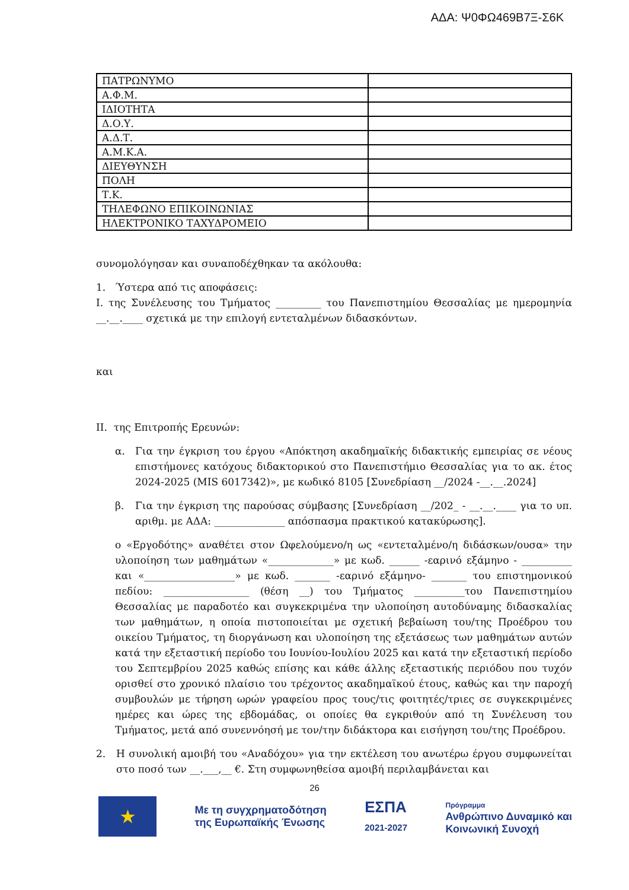ΑΔΑ: Ψ0ΦΩ469Β7Ξ-Σ6Κ
| ΠΑΤΡΩΝΥΜΟ | |
| Α.Φ.Μ. | |
| ΙΔΙΟΤΗΤΑ | |
| Δ.Ο.Υ. | |
| Α.Δ.Τ. | |
| Α.Μ.Κ.Α. | |
| ΔΙΕΥΘΥΝΣΗ | |
| ΠΟΛΗ | |
| Τ.Κ. | |
| ΤΗΛΕΦΩΝΟ ΕΠΙΚΟΙΝΩΝΙΑΣ | |
| ΗΛΕΚΤΡΟΝΙΚΟ ΤΑΧΥΔΡΟΜΕΙΟ | |
συνομολόγησαν και συναποδέχθηκαν τα ακόλουθα:
1. Ύστερα από τις αποφάσεις:
Ι. της Συνέλευσης του Τμήματος _________ του Πανεπιστημίου Θεσσαλίας με ημερομηνία __.__.____ σχετικά με την επιλογή εντεταλμένων διδασκόντων.
και
ΙΙ. της Επιτροπής Ερευνών:
α. Για την έγκριση του έργου «Απόκτηση ακαδημαϊκής διδακτικής εμπειρίας σε νέους επιστήμονες κατόχους διδακτορικού στο Πανεπιστήμιο Θεσσαλίας για το ακ. έτος 2024-2025 (MIS 6017342)», με κωδικό 8105 [Συνεδρίαση __/2024 -__.__.2024]
β. Για την έγκριση της παρούσας σύμβασης [Συνεδρίαση __/202_ - __.__.____ για το υπ. αριθμ. με ΑΔΑ: ______________ απόσπασμα πρακτικού κατακύρωσης].
ο «Εργοδότης» αναθέτει στον Ωφελούμενο/η ως «εντεταλμένο/η διδάσκων/ουσα» την υλοποίηση των μαθημάτων «_____________» με κωδ. ______ -εαρινό εξάμηνο - __________ και «__________________» με κωδ. _______ -εαρινό εξάμηνο- _______ του επιστημονικού πεδίου: _________________ (θέση __) του Τμήματος __________του Πανεπιστημίου Θεσσαλίας με παραδοτέο και συγκεκριμένα την υλοποίηση αυτοδύναμης διδασκαλίας των μαθημάτων, η οποία πιστοποιείται με σχετική βεβαίωση του/της Προέδρου του οικείου Τμήματος, τη διοργάνωση και υλοποίηση της εξετάσεως των μαθημάτων αυτών κατά την εξεταστική περίοδο του Ιουνίου-Ιουλίου 2025 και κατά την εξεταστική περίοδο του Σεπτεμβρίου 2025 καθώς επίσης και κάθε άλλης εξεταστικής περιόδου που τυχόν ορισθεί στο χρονικό πλαίσιο του τρέχοντος ακαδημαϊκού έτους, καθώς και την παροχή συμβουλών με τήρηση ωρών γραφείου προς τους/τις φοιτητές/τριες σε συγκεκριμένες ημέρες και ώρες της εβδομάδας, οι οποίες θα εγκριθούν από τη Συνέλευση του Τμήματος, μετά από συνεννόησή με τον/την διδάκτορα και εισήγηση του/της Προέδρου.
2. Η συνολική αμοιβή του «Αναδόχου» για την εκτέλεση του ανωτέρω έργου συμφωνείται στο ποσό των __.___,__ €. Στη συμφωνηθείσα αμοιβή περιλαμβάνεται και
26
★
Με τη συγχρηματοδότηση
της Ευρωπαϊκής Ένωσης
ΕΣΠΑ
2021-2027
Πρόγραμμα
Ανθρώπινο Δυναμικό και
Κοινωνική Συνοχή